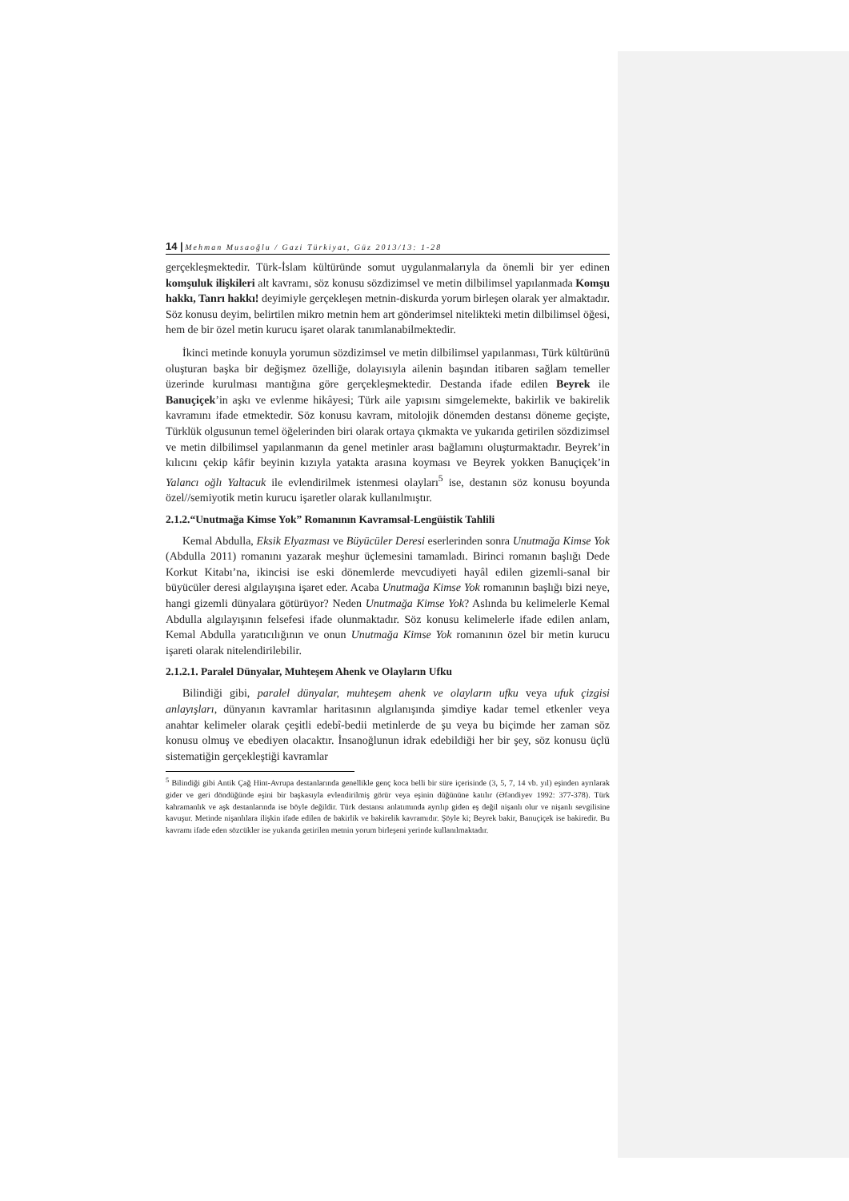14 | Mehman Musaoğlu / Gazi Türkiyat, Güz 2013/13: 1-28
gerçekleşmektedir. Türk-İslam kültüründe somut uygulanmalarıyla da önemli bir yer edinen komşuluk ilişkileri alt kavramı, söz konusu sözdizimsel ve metin dilbilimsel yapılanmada Komşu hakkı, Tanrı hakkı! deyimiyle gerçekleşen metnin-diskurda yorum birleşen olarak yer almaktadır. Söz konusu deyim, belirtilen mikro metnin hem art gönderimsel nitelikteki metin dilbilimsel öğesi, hem de bir özel metin kurucu işaret olarak tanımlanabilmektedir.
İkinci metinde konuyla yorumun sözdizimsel ve metin dilbilimsel yapılanması, Türk kültürünü oluşturan başka bir değişmez özelliğe, dolayısıyla ailenin başından itibaren sağlam temeller üzerinde kurulması mantığına göre gerçekleşmektedir. Destanda ifade edilen Beyrek ile Banuçiçek’in aşkı ve evlenme hikâyesi; Türk aile yapısını simgelemekte, bakirlik ve bakirelik kavramını ifade etmektedir. Söz konusu kavram, mitolojik dönemden destansı döneme geçişte, Türklük olgusunun temel öğelerinden biri olarak ortaya çıkmakta ve yukarıda getirilen sözdizimsel ve metin dilbilimsel yapılanmanın da genel metinler arası bağlamını oluşturmaktadır. Beyrek’in kılıcını çekip kâfir beyinin kızıyla yatakta arasına koyması ve Beyrek yokken Banuçiçek’in Yalancı oğlı Yaltacuk ile evlendirilmek istenmesi olayları<sup>5</sup> ise, destanın söz konusu boyunda özel//semiyotik metin kurucu işaretler olarak kullanılmıştır.
2.1.2.“Unutmağa Kimse Yok” Romanının Kavramsal-Lengüistik Tahlili
Kemal Abdulla, Eksik Elyazması ve Büyücüler Deresi eserlerinden sonra Unutmağa Kimse Yok (Abdulla 2011) romanını yazarak meşhur üçlemesini tamamladı. Birinci romanın başlığı Dede Korkut Kitabı’na, ikincisi ise eski dönemlerde mevcudiyeti hayâl edilen gizemli-sanal bir büyücüler deresi algılayışına işaret eder. Acaba Unutmağa Kimse Yok romanının başlığı bizi neye, hangi gizemli dünyalara götürüyor? Neden Unutmağa Kimse Yok? Aslında bu kelimelerle Kemal Abdulla algılayışının felsefesi ifade olunmaktadır. Söz konusu kelimelerle ifade edilen anlam, Kemal Abdulla yaratıcılığının ve onun Unutmağa Kimse Yok romanının özel bir metin kurucu işareti olarak nitelendirilebilir.
2.1.2.1. Paralel Dünyalar, Muhteşem Ahenk ve Olayların Ufku
Bilindiği gibi, paralel dünyalar, muhteşem ahenk ve olayların ufku veya ufuk çizgisi anlayışları, dünyanın kavramlar haritasının algılanışında şimdiye kadar temel etkenler veya anahtar kelimeler olarak çeşitli edebî-bedii metinlerde de şu veya bu biçimde her zaman söz konusu olmuş ve ebediyen olacaktır. İnsanoğlunun idrak edebildiği her bir şey, söz konusu üçlü sistematiğin gerçekleştiği kavramlar
<sup>5</sup> Bilindiği gibi Antik Çağ Hint-Avrupa destanlarında genellikle genç koca belli bir süre içerisinde (3, 5, 7, 14 vb. yıl) eşinden ayrılarak gider ve geri döndüğünde eşini bir başkasıyla evlendirilmiş görür veya eşinin düğününe katılır (Əfəndiyev 1992: 377-378). Türk kahramanlık ve aşk destanlarında ise böyle değildir. Türk destansı anlatımında ayrılıp giden eş değil nişanlı olur ve nişanlı sevgilisine kavuşur. Metinde nişanlılara ilişkin ifade edilen de bakirlik ve bakirelik kavramıdır. Şöyle ki; Beyrek bakir, Banuçiçek ise bakiredir. Bu kavramı ifade eden sözcükler ise yukarıda getirilen metnin yorum birleşeni yerinde kullanılmaktadır.